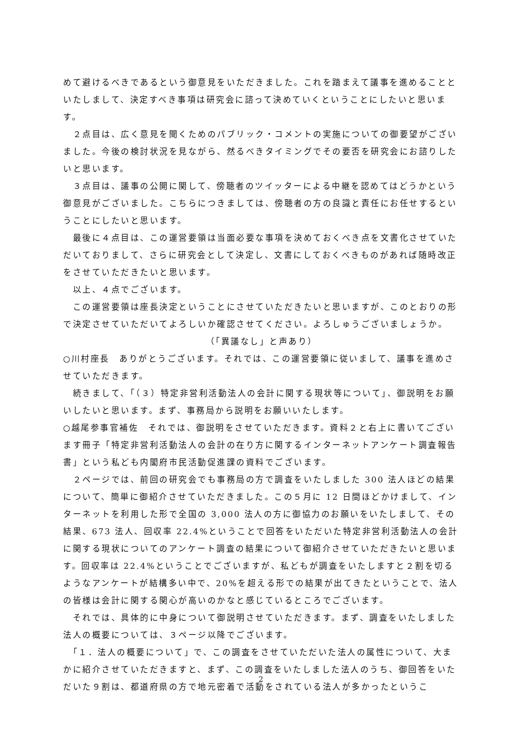めて避けるべきであるという御意見をいただきました。これを踏まえて議事を進めることといたしまして、決定すべき事項は研究会に諮って決めていくということにしたいと思います。
　２点目は、広く意見を聞くためのパブリック・コメントの実施についての御要望がございました。今後の検討状況を見ながら、然るべきタイミングでその要否を研究会にお諮りしたいと思います。
　３点目は、議事の公開に関して、傍聴者のツイッターによる中継を認めてはどうかという御意見がございました。こちらにつきましては、傍聴者の方の良識と責任にお任せするということにしたいと思います。
　最後に４点目は、この運営要領は当面必要な事項を決めておくべき点を文書化させていただいておりまして、さらに研究会として決定し、文書にしておくべきものがあれば随時改正をさせていただきたいと思います。
　以上、４点でございます。
　この運営要領は座長決定ということにさせていただきたいと思いますが、このとおりの形で決定させていただいてよろしいか確認させてください。よろしゅうございましょうか。
（「異議なし」と声あり）
○川村座長　ありがとうございます。それでは、この運営要領に従いまして、議事を進めさせていただきます。
　続きまして、「（３）特定非営利活動法人の会計に関する現状等について」、御説明をお願いしたいと思います。まず、事務局から説明をお願いいたします。
○越尾参事官補佐　それでは、御説明をさせていただきます。資料２と右上に書いてございます冊子「特定非営利活動法人の会計の在り方に関するインターネットアンケート調査報告書」という私ども内閣府市民活動促進課の資料でございます。
　２ページでは、前回の研究会でも事務局の方で調査をいたしました 300 法人ほどの結果について、簡単に御紹介させていただきました。この５月に 12 日間ほどかけまして、インターネットを利用した形で全国の 3,000 法人の方に御協力のお願いをいたしまして、その結果、673 法人、回収率 22.4%ということで回答をいただいた特定非営利活動法人の会計に関する現状についてのアンケート調査の結果について御紹介させていただきたいと思います。回収率は 22.4%ということでございますが、私どもが調査をいたしますと２割を切るようなアンケートが結構多い中で、20%を超える形での結果が出てきたということで、法人の皆様は会計に関する関心が高いのかなと感じているところでございます。
　それでは、具体的に中身について御説明させていただきます。まず、調査をいたしました法人の概要については、３ページ以降でございます。
　「１．法人の概要について」で、この調査をさせていただいた法人の属性について、大まかに紹介させていただきますと、まず、この調査をいたしました法人のうち、御回答をいただいた９割は、都道府県の方で地元密着で活動をされている法人が多かったというこ
2